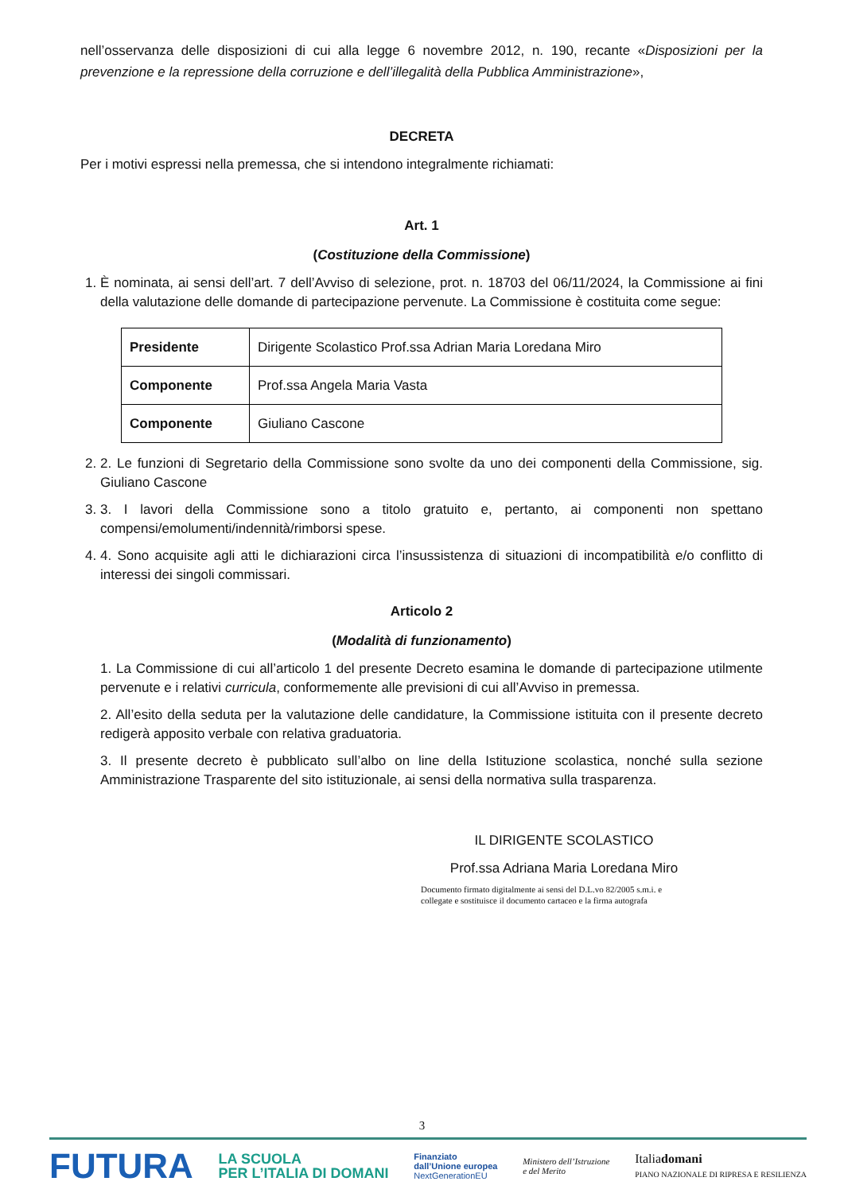nell’osservanza delle disposizioni di cui alla legge 6 novembre 2012, n. 190, recante «Disposizioni per la prevenzione e la repressione della corruzione e dell’illegalità della Pubblica Amministrazione»,
DECRETA
Per i motivi espressi nella premessa, che si intendono integralmente richiamati:
Art. 1
(Costituzione della Commissione)
1. È nominata, ai sensi dell’art. 7 dell’Avviso di selezione, prot. n. 18703 del 06/11/2024, la Commissione ai fini della valutazione delle domande di partecipazione pervenute. La Commissione è costituita come segue:
| Presidente | Dirigente Scolastico Prof.ssa Adrian Maria Loredana Miro |
| Componente | Prof.ssa Angela Maria Vasta |
| Componente | Giuliano Cascone |
2. 2. Le funzioni di Segretario della Commissione sono svolte da uno dei componenti della Commissione, sig. Giuliano Cascone
3. 3. I lavori della Commissione sono a titolo gratuito e, pertanto, ai componenti non spettano compensi/emolumenti/indennità/rimborsi spese.
4. 4. Sono acquisite agli atti le dichiarazioni circa l’insussistenza di situazioni di incompatibilità e/o conflitto di interessi dei singoli commissari.
Articolo 2
(Modalità di funzionamento)
1. La Commissione di cui all’articolo 1 del presente Decreto esamina le domande di partecipazione utilmente pervenute e i relativi curricula, conformemente alle previsioni di cui all’Avviso in premessa.
2. All’esito della seduta per la valutazione delle candidature, la Commissione istituita con il presente decreto redigerà apposito verbale con relativa graduatoria.
3. Il presente decreto è pubblicato sull’albo on line della Istituzione scolastica, nonché sulla sezione Amministrazione Trasparente del sito istituzionale, ai sensi della normativa sulla trasparenza.
IL DIRIGENTE SCOLASTICO
Prof.ssa Adriana Maria Loredana Miro
Documento firmato digitalmente ai sensi del D.L.vo 82/2005 s.m.i. e
collegate e sostituisce il documento cartaceo e la firma autografa
3
FUTURA LA SCUOLA
PER L’ITALIA DI DOMANI Finanziato
dall’Unione europea
NextGenerationEU Ministero dell’Istruzione
e del Merito Italiadomani
PIANO NAZIONALE DI RIPRESA E RESILIENZA